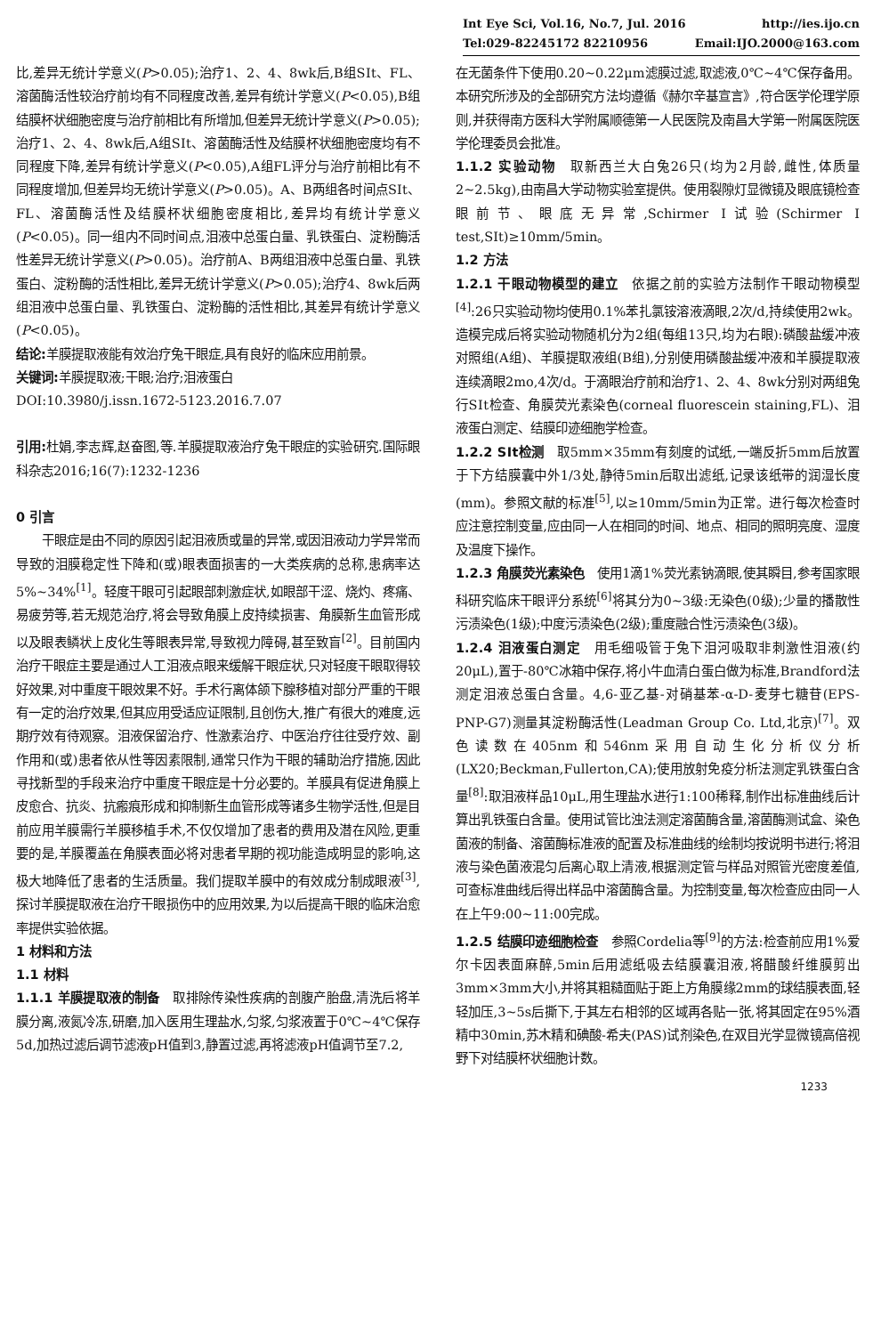Int Eye Sci, Vol.16, No.7, Jul. 2016 http://ies.ijo.cn
Tel:029-82245172 82210956 Email:IJO.2000@163.com
比,差异无统计学意义(P>0.05);治疗1、2、4、8wk后,B组SⅠt、FL、溶菌酶活性较治疗前均有不同程度改善,差异有统计学意义(P<0.05),B组结膜杯状细胞密度与治疗前相比有所增加,但差异无统计学意义(P>0.05);治疗1、2、4、8wk后,A组SⅠt、溶菌酶活性及结膜杯状细胞密度均有不同程度下降,差异有统计学意义(P<0.05),A组FL评分与治疗前相比有不同程度增加,但差异均无统计学意义(P>0.05)。A、B两组各时间点SⅠt、FL、溶菌酶活性及结膜杯状细胞密度相比,差异均有统计学意义(P<0.05)。同一组内不同时间点,泪液中总蛋白量、乳铁蛋白、淀粉酶活性差异无统计学意义(P>0.05)。治疗前A、B两组泪液中总蛋白量、乳铁蛋白、淀粉酶的活性相比,差异无统计学意义(P>0.05);治疗4、8wk后两组泪液中总蛋白量、乳铁蛋白、淀粉酶的活性相比,其差异有统计学意义(P<0.05)。
结论: 羊膜提取液能有效治疗兔干眼症,具有良好的临床应用前景。
关键词: 羊膜提取液;干眼;治疗;泪液蛋白
DOI:10.3980/j.issn.1672-5123.2016.7.07
引用: 杜娟,李志辉,赵奋图,等.羊膜提取液治疗兔干眼症的实验研究.国际眼科杂志2016;16(7):1232-1236
0 引言
干眼症是由不同的原因引起泪液质或量的异常,或因泪液动力学异常而导致的泪膜稳定性下降和(或)眼表面损害的一大类疾病的总称,患病率达5%~34%<sup>[1]</sup>。轻度干眼可引起眼部刺激症状,如眼部干涩、烧灼、疼痛、易疲劳等,若无规范治疗,将会导致角膜上皮持续损害、角膜新生血管形成以及眼表鳞状上皮化生等眼表异常,导致视力障碍,甚至致盲<sup>[2]</sup>。目前国内治疗干眼症主要是通过人工泪液点眼来缓解干眼症状,只对轻度干眼取得较好效果,对中重度干眼效果不好。手术行离体颌下腺移植对部分严重的干眼有一定的治疗效果,但其应用受适应证限制,且创伤大,推广有很大的难度,远期疗效有待观察。泪液保留治疗、性激素治疗、中医治疗往往受疗效、副作用和(或)患者依从性等因素限制,通常只作为干眼的辅助治疗措施,因此寻找新型的手段来治疗中重度干眼症是十分必要的。羊膜具有促进角膜上皮愈合、抗炎、抗瘢痕形成和抑制新生血管形成等诸多生物学活性,但是目前应用羊膜需行羊膜移植手术,不仅仅增加了患者的费用及潜在风险,更重要的是,羊膜覆盖在角膜表面必将对患者早期的视功能造成明显的影响,这极大地降低了患者的生活质量。我们提取羊膜中的有效成分制成眼液<sup>[3]</sup>,探讨羊膜提取液在治疗干眼损伤中的应用效果,为以后提高干眼的临床治愈率提供实验依据。
1 材料和方法
1.1 材料
1.1.1 羊膜提取液的制备　取排除传染性疾病的剖腹产胎盘,清洗后将羊膜分离,液氮冷冻,研磨,加入医用生理盐水,匀浆,匀浆液置于0℃~4℃保存5d,加热过滤后调节滤液pH值到3,静置过滤,再将滤液pH值调节至7.2,
在无菌条件下使用0.20~0.22μm滤膜过滤,取滤液,0℃~4℃保存备用。本研究所涉及的全部研究方法均遵循《赫尔辛基宣言》,符合医学伦理学原则,并获得南方医科大学附属顺德第一人民医院及南昌大学第一附属医院医学伦理委员会批准。
1.1.2 实验动物　取新西兰大白兔26只(均为2月龄,雌性,体质量2~2.5kg),由南昌大学动物实验室提供。使用裂隙灯显微镜及眼底镜检查眼前节、眼底无异常,Schirmer Ⅰ试验(Schirmer I test,SⅠt)≥10mm/5min。
1.2 方法
1.2.1 干眼动物模型的建立　依据之前的实验方法制作干眼动物模型<sup>[4]</sup>:26只实验动物均使用0.1%苯扎氯铵溶液滴眼,2次/d,持续使用2wk。造模完成后将实验动物随机分为2组(每组13只,均为右眼):磷酸盐缓冲液对照组(A组)、羊膜提取液组(B组),分别使用磷酸盐缓冲液和羊膜提取液连续滴眼2mo,4次/d。于滴眼治疗前和治疗1、2、4、8wk分别对两组兔行SⅠt检查、角膜荧光素染色(corneal fluorescein staining,FL)、泪液蛋白测定、结膜印迹细胞学检查。
1.2.2 SⅠt检测　取5mm×35mm有刻度的试纸,一端反折5mm后放置于下方结膜囊中外1/3处,静待5min后取出滤纸,记录该纸带的润湿长度(mm)。参照文献的标准<sup>[5]</sup>,以≥10mm/5min为正常。进行每次检查时应注意控制变量,应由同一人在相同的时间、地点、相同的照明亮度、湿度及温度下操作。
1.2.3 角膜荧光素染色　使用1滴1%荧光素钠滴眼,使其瞬目,参考国家眼科研究临床干眼评分系统<sup>[6]</sup>将其分为0~3级:无染色(0级);少量的播散性污渍染色(1级);中度污渍染色(2级);重度融合性污渍染色(3级)。
1.2.4 泪液蛋白测定　用毛细吸管于兔下泪河吸取非刺激性泪液(约20μL),置于-80℃冰箱中保存,将小牛血清白蛋白做为标准,Brandford法测定泪液总蛋白含量。4,6-亚乙基-对硝基苯-α-D-麦芽七糖苷(EPS-PNP-G7)测量其淀粉酶活性(Leadman Group Co. Ltd,北京)<sup>[7]</sup>。双色读数在405nm和546nm采用自动生化分析仪分析(LX20;Beckman,Fullerton,CA);使用放射免疫分析法测定乳铁蛋白含量<sup>[8]</sup>:取泪液样品10μL,用生理盐水进行1:100稀释,制作出标准曲线后计算出乳铁蛋白含量。使用试管比浊法测定溶菌酶含量,溶菌酶测试盒、染色菌液的制备、溶菌酶标准液的配置及标准曲线的绘制均按说明书进行;将泪液与染色菌液混匀后离心取上清液,根据测定管与样品对照管光密度差值,可查标准曲线后得出样品中溶菌酶含量。为控制变量,每次检查应由同一人在上午9:00~11:00完成。
1.2.5 结膜印迹细胞检查　参照Cordelia等<sup>[9]</sup>的方法:检查前应用1%爱尔卡因表面麻醉,5min后用滤纸吸去结膜囊泪液,将醋酸纤维膜剪出3mm×3mm大小,并将其粗糙面贴于距上方角膜缘2mm的球结膜表面,轻轻加压,3~5s后撕下,于其左右相邻的区域再各贴一张,将其固定在95%酒精中30min,苏木精和碘酸-希夫(PAS)试剂染色,在双目光学显微镜高倍视野下对结膜杯状细胞计数。
1233